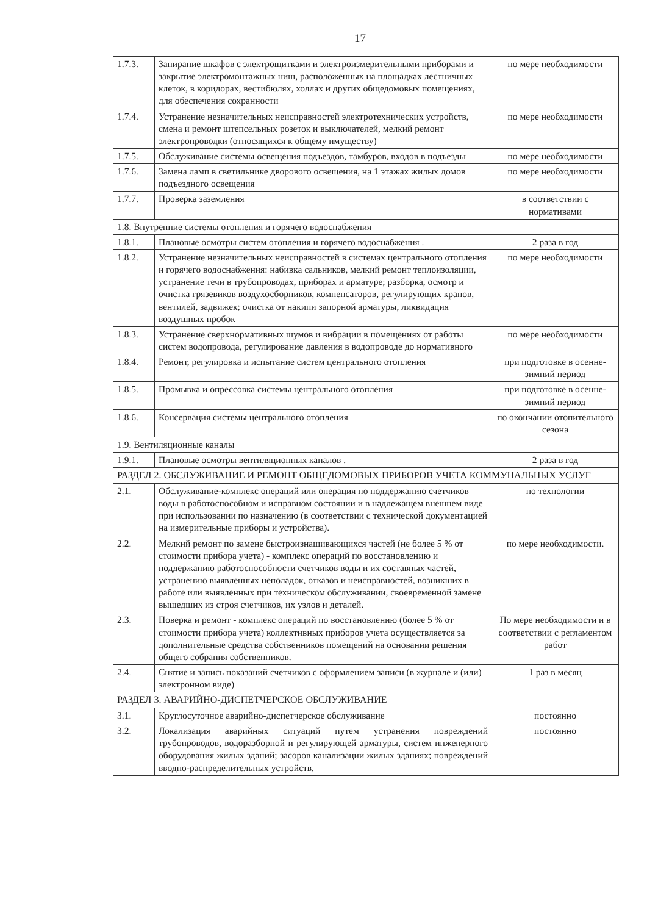17
| 1.7.3. | Запирание шкафов с электрощитками и электроизмерительными приборами и закрытие электромонтажных ниш, расположенных на площадках лестничных клеток, в коридорах, вестибюлях, холлах и других общедомовых помещениях, для обеспечения сохранности | по мере необходимости |
| 1.7.4. | Устранение незначительных неисправностей электротехнических устройств, смена и ремонт штепсельных розеток и выключателей, мелкий ремонт электропроводки (относящихся к общему имуществу) | по мере необходимости |
| 1.7.5. | Обслуживание системы освещения подъездов, тамбуров, входов в подъезды | по мере необходимости |
| 1.7.6. | Замена ламп в светильнике дворового освещения, на 1 этажах жилых домов подъездного освещения | по мере необходимости |
| 1.7.7. | Проверка заземления | в соответствии с нормативами |
| 1.8. Внутренние системы отопления и горячего водоснабжения | | |
| 1.8.1. | Плановые осмотры систем отопления и горячего водоснабжения . | 2 раза в год |
| 1.8.2. | Устранение незначительных неисправностей в системах центрального отопления и горячего водоснабжения: набивка сальников, мелкий ремонт теплоизоляции, устранение течи в трубопроводах, приборах и арматуре; разборка, осмотр и очистка грязевиков воздухосборников, компенсаторов, регулирующих кранов, вентилей, задвижек; очистка от накипи запорной арматуры, ликвидация воздушных пробок | по мере необходимости |
| 1.8.3. | Устранение сверхнормативных шумов и вибрации в помещениях от работы систем водопровода, регулирование давления в водопроводе до нормативного | по мере необходимости |
| 1.8.4. | Ремонт, регулировка и испытание систем центрального отопления | при подготовке в осенне-зимний период |
| 1.8.5. | Промывка и опрессовка системы центрального отопления | при подготовке в осенне-зимний период |
| 1.8.6. | Консервация системы центрального отопления | по окончании отопительного сезона |
| 1.9. Вентиляционные каналы | | |
| 1.9.1. | Плановые осмотры вентиляционных каналов . | 2 раза в год |
| РАЗДЕЛ 2. ОБСЛУЖИВАНИЕ И РЕМОНТ ОБЩЕДОМОВЫХ ПРИБОРОВ УЧЕТА КОММУНАЛЬНЫХ УСЛУГ | | |
| 2.1. | Обслуживание-комплекс операций или операция по поддержанию счетчиков воды в работоспособном и исправном состоянии и в надлежащем внешнем виде при использовании по назначению (в соответствии с технической документацией на измерительные приборы и устройства). | по технологии |
| 2.2. | Мелкий ремонт по замене быстроизнашивающихся частей (не более 5 % от стоимости прибора учета) - комплекс операций по восстановлению и поддержанию работоспособности счетчиков воды и их составных частей, устранению выявленных неполадок, отказов и неисправностей, возникших в работе или выявленных при техническом обслуживании, своевременной замене вышедших из строя счетчиков, их узлов и деталей. | по мере необходимости. |
| 2.3. | Поверка и ремонт - комплекс операций по восстановлению (более 5 % от стоимости прибора учета) коллективных приборов учета осуществляется за дополнительные средства собственников помещений на основании решения общего собрания собственников. | По мере необходимости и в соответствии с регламентом работ |
| 2.4. | Снятие и запись показаний счетчиков с оформлением записи (в журнале и (или) электронном виде) | 1 раз в месяц |
| РАЗДЕЛ 3. АВАРИЙНО-ДИСПЕТЧЕРСКОЕ ОБСЛУЖИВАНИЕ | | |
| 3.1. | Круглосуточное аварийно-диспетчерское обслуживание | постоянно |
| 3.2. | Локализация аварийных ситуаций путем устранения повреждений трубопроводов, водоразборной и регулирующей арматуры, систем инженерного оборудования жилых зданий; засоров канализации жилых зданиях; повреждений вводно-распределительных устройств, | постоянно |